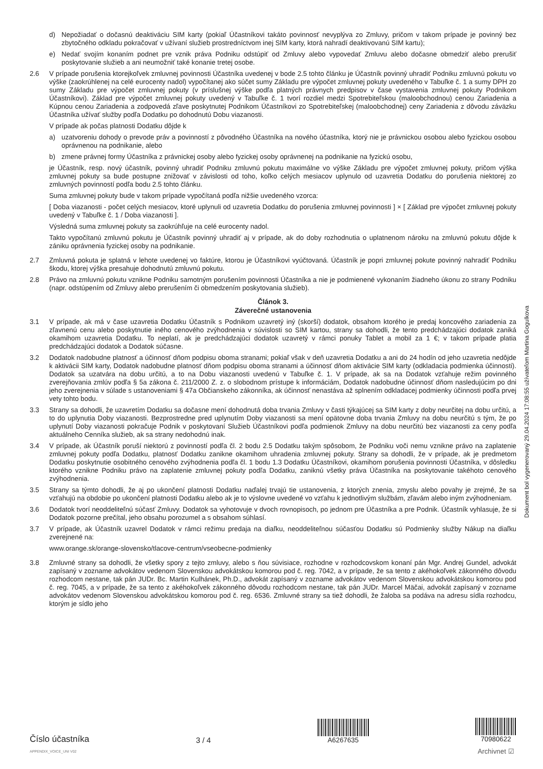d) Nepožiadať o dočasnú deaktiváciu SIM karty (pokiaľ Účastníkovi takáto povinnosť nevyplýva zo Zmluvy, pričom v takom prípade je povinný bez zbytočného odkladu pokračovať v užívaní služieb prostredníctvom inej SIM karty, ktorá nahradí deaktivovanú SIM kartu);
e) Nedať svojím konaním podnet pre vznik práva Podniku odstúpiť od Zmluvy alebo vypovedať Zmluvu alebo dočasne obmedziť alebo prerušiť poskytovanie služieb a ani neumožniť také konanie tretej osobe.
2.6 V prípade porušenia ktorejkoľvek zmluvnej povinnosti Účastníka uvedenej v bode 2.5 tohto článku je Účastník povinný uhradiť Podniku zmluvnú pokutu vo výške (zaokrúhlenej na celé eurocenty nadol) vypočítanej ako súčet sumy Základu pre výpočet zmluvnej pokuty uvedeného v Tabuľke č. 1 a sumy DPH zo sumy Základu pre výpočet zmluvnej pokuty (v príslušnej výške podľa platných právnych predpisov v čase vystavenia zmluvnej pokuty Podnikom Účastníkovi). Základ pre výpočet zmluvnej pokuty uvedený v Tabuľke č. 1 tvorí rozdiel medzi Spotrebiteľskou (maloobchodnou) cenou Zariadenia a Kúpnou cenou Zariadenia a zodpovedá zľave poskytnutej Podnikom Účastníkovi zo Spotrebiteľskej (maloobchodnej) ceny Zariadenia z dôvodu záväzku Účastníka užívať služby podľa Dodatku po dohodnutú Dobu viazanosti.
V prípade ak počas platnosti Dodatku dôjde k
a) uzatvoreniu dohody o prevode práv a povinností z pôvodného Účastníka na nového účastníka, ktorý nie je právnickou osobou alebo fyzickou osobou oprávnenou na podnikanie, alebo
b) zmene právnej formy Účastníka z právnickej osoby alebo fyzickej osoby oprávnenej na podnikanie na fyzickú osobu,
je Účastník, resp. nový účastník, povinný uhradiť Podniku zmluvnú pokutu maximálne vo výške Základu pre výpočet zmluvnej pokuty, pričom výška zmluvnej pokuty sa bude postupne znižovať v závislosti od toho, koľko celých mesiacov uplynulo od uzavretia Dodatku do porušenia niektorej zo zmluvných povinností podľa bodu 2.5 tohto článku.
Suma zmluvnej pokuty bude v takom prípade vypočítaná podľa nižšie uvedeného vzorca:
[ Doba viazanosti - počet celých mesiacov, ktoré uplynuli od uzavretia Dodatku do porušenia zmluvnej povinnosti ] × [ Základ pre výpočet zmluvnej pokuty uvedený v Tabuľke č. 1 / Doba viazanosti ].
Výsledná suma zmluvnej pokuty sa zaokrúhľuje na celé eurocenty nadol.
Takto vypočítanú zmluvnú pokutu je Účastník povinný uhradiť aj v prípade, ak do doby rozhodnutia o uplatnenom nároku na zmluvnú pokutu dôjde k zániku oprávnenia fyzickej osoby na podnikanie.
2.7 Zmluvná pokuta je splatná v lehote uvedenej vo faktúre, ktorou je Účastníkovi vyúčtovaná. Účastník je popri zmluvnej pokute povinný nahradiť Podniku škodu, ktorej výška presahuje dohodnutú zmluvnú pokutu.
2.8 Právo na zmluvnú pokutu vznikne Podniku samotným porušením povinnosti Účastníka a nie je podmienené vykonaním žiadneho úkonu zo strany Podniku (napr. odstúpením od Zmluvy alebo prerušením či obmedzením poskytovania služieb).
Článok 3.
Záverečné ustanovenia
3.1 V prípade, ak má v čase uzavretia Dodatku Účastník s Podnikom uzavretý iný (skorší) dodatok, obsahom ktorého je predaj koncového zariadenia za zľavnenú cenu alebo poskytnutie iného cenového zvýhodnenia v súvislosti so SIM kartou, strany sa dohodli, že tento predchádzajúci dodatok zaniká okamihom uzavretia Dodatku. To neplatí, ak je predchádzajúci dodatok uzavretý v rámci ponuky Tablet a mobil za 1 €; v takom prípade platia predchádzajúci dodatok a Dodatok súčasne.
3.2 Dodatok nadobudne platnosť a účinnosť dňom podpisu oboma stranami; pokiaľ však v deň uzavretia Dodatku a ani do 24 hodín od jeho uzavretia nedôjde k aktivácii SIM karty, Dodatok nadobudne platnosť dňom podpisu oboma stranami a účinnosť dňom aktivácie SIM karty (odkladacia podmienka účinnosti). Dodatok sa uzatvára na dobu určitú, a to na Dobu viazanosti uvedenú v Tabuľke č. 1. V prípade, ak sa na Dodatok vzťahuje režim povinného zverejňovania zmlúv podľa § 5a zákona č. 211/2000 Z. z. o slobodnom prístupe k informáciám, Dodatok nadobudne účinnosť dňom nasledujúcim po dni jeho zverejnenia v súlade s ustanoveniami § 47a Občianskeho zákonníka, ak účinnosť nenastáva až splnením odkladacej podmienky účinnosti podľa prvej vety tohto bodu.
3.3 Strany sa dohodli, že uzavretím Dodatku sa dočasne mení dohodnutá doba trvania Zmluvy v časti týkajúcej sa SIM karty z doby neurčitej na dobu určitú, a to do uplynutia Doby viazanosti. Bezprostredne pred uplynutím Doby viazanosti sa mení opätovne doba trvania Zmluvy na dobu neurčitú s tým, že po uplynutí Doby viazanosti pokračuje Podnik v poskytovaní Služieb Účastníkovi podľa podmienok Zmluvy na dobu neurčitú bez viazanosti za ceny podľa aktuálneho Cenníka služieb, ak sa strany nedohodnú inak.
3.4 V prípade, ak Účastník poruší niektorú z povinností podľa čl. 2 bodu 2.5 Dodatku takým spôsobom, že Podniku voči nemu vznikne právo na zaplatenie zmluvnej pokuty podľa Dodatku, platnosť Dodatku zanikne okamihom uhradenia zmluvnej pokuty. Strany sa dohodli, že v prípade, ak je predmetom Dodatku poskytnutie osobitného cenového zvýhodnenia podľa čl. 1 bodu 1.3 Dodatku Účastníkovi, okamihom porušenia povinnosti Účastníka, v dôsledku ktorého vznikne Podniku právo na zaplatenie zmluvnej pokuty podľa Dodatku, zaniknú všetky práva Účastníka na poskytovanie takéhoto cenového zvýhodnenia.
3.5 Strany sa týmto dohodli, že aj po ukončení platnosti Dodatku naďalej trvajú tie ustanovenia, z ktorých znenia, zmyslu alebo povahy je zrejmé, že sa vzťahujú na obdobie po ukončení platnosti Dodatku alebo ak je to výslovne uvedené vo vzťahu k jednotlivým službám, zľavám alebo iným zvýhodneniam.
3.6 Dodatok tvorí neoddeliteľnú súčasť Zmluvy. Dodatok sa vyhotovuje v dvoch rovnopisoch, po jednom pre Účastníka a pre Podnik. Účastník vyhlasuje, že si Dodatok pozorne prečítal, jeho obsahu porozumel a s obsahom súhlasí.
3.7 V prípade, ak Účastník uzavrel Dodatok v rámci režimu predaja na diaľku, neoddeliteľnou súčasťou Dodatku sú Podmienky služby Nákup na diaľku zverejnené na:
www.orange.sk/orange-slovensko/tlacove-centrum/vseobecne-podmienky
3.8 Zmluvné strany sa dohodli, že všetky spory z tejto zmluvy, alebo s ňou súvisiace, rozhodne v rozhodcovskom konaní pán Mgr. Andrej Gundel, advokát zapísaný v zozname advokátov vedenom Slovenskou advokátskou komorou pod č. reg. 7042, a v prípade, že sa tento z akéhokoľvek zákonného dôvodu rozhodcom nestane, tak pán JUDr. Bc. Martin Kulhánek, Ph.D., advokát zapísaný v zozname advokátov vedenom Slovenskou advokátskou komorou pod č. reg. 7045, a v prípade, že sa tento z akéhokoľvek zákonného dôvodu rozhodcom nestane, tak pán JUDr. Marcel Mäčai, advokát zapísaný v zozname advokátov vedenom Slovenskou advokátskou komorou pod č. reg. 6536. Zmluvné strany sa tiež dohodli, že žaloba sa podáva na adresu sídla rozhodcu, ktorým je sídlo jeho
Dokument bol vygenerovaný 29.04.2024 17:08:55 užívateľom Martina Gogulkova
Číslo účastníka
APPENDIX_VOICE_UNI V02
3 / 4
A6267635
70980622
Archivnet ☑